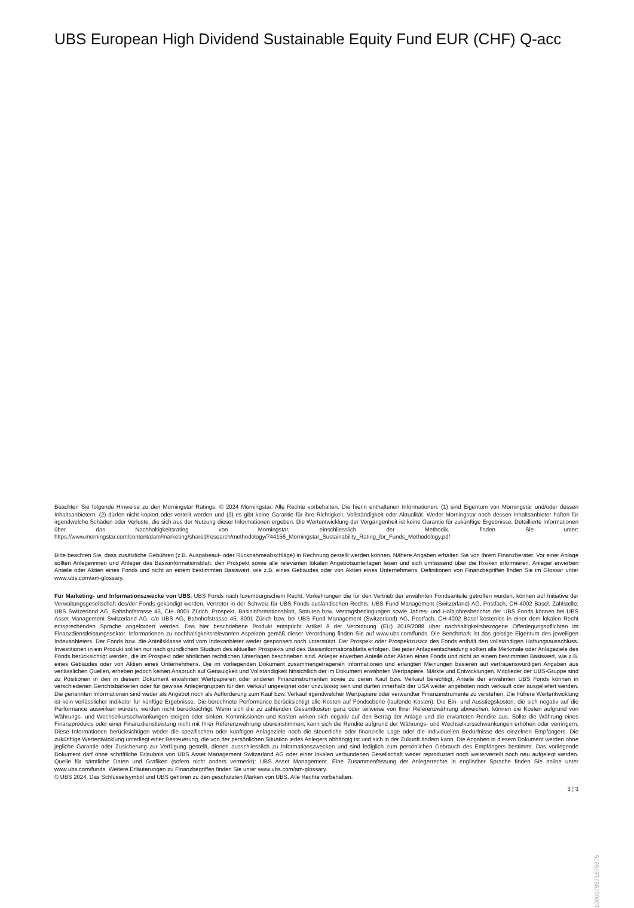UBS European High Dividend Sustainable Equity Fund EUR (CHF) Q-acc
Beachten Sie folgende Hinweise zu den Morningstar Ratings: © 2024 Morningstar. Alle Rechte vorbehalten. Die hierin enthaltenen Informationen: (1) sind Eigentum von Morningstar und/oder dessen Inhaltsanbietern, (2) dürfen nicht kopiert oder verteilt werden und (3) es gibt keine Garantie für ihre Richtigkeit, Vollständigkeit oder Aktualität. Weder Morningstar noch dessen Inhaltsanbieter haften für irgendwelche Schäden oder Verluste, die sich aus der Nutzung dieser Informationen ergeben. Die Wertentwicklung der Vergangenheit ist keine Garantie für zukünftige Ergebnisse. Detaillierte Informationen über das Nachhaltigkeitsrating von Morningstar, einschliesslich der Methodik, finden Sie unter: https://www.morningstar.com/content/dam/marketing/shared/research/methodology/744156_Morningstar_Sustainability_Rating_for_Funds_Methodology.pdf
Bitte beachten Sie, dass zusätzliche Gebühren (z.B. Ausgabeauf- oder Rücknahmeabschläge) in Rechnung gestellt werden können. Nähere Angaben erhalten Sie von Ihrem Finanzberater. Vor einer Anlage sollten Anlegerinnen und Anleger das Basisinformationsblatt, den Prospekt sowie alle relevanten lokalen Angebotsunterlagen lesen und sich umfassend über die Risiken informieren. Anleger erwerben Anteile oder Aktien eines Fonds und nicht an einem bestimmten Basiswert, wie z.B. eines Gebäudes oder von Aktien eines Unternehmens. Definitionen von Finanzbegriffen finden Sie im Glossar unter www.ubs.com/am-glossary.
Für Marketing- und Informationszwecke von UBS. UBS Fonds nach luxemburgischem Recht. Vorkehrungen die für den Vertrieb der erwähnten Fondsanteile getroffen wurden, können auf Initiative der Verwaltungsgesellschaft des/der Fonds gekündigt werden. Vertreter in der Schweiz für UBS Fonds ausländischen Rechts: UBS Fund Management (Switzerland) AG, Postfach, CH-4002 Basel. Zahlstelle: UBS Switzerland AG, Bahnhofstrasse 45, CH- 8001 Zürich. Prospekt, Basisinformationsblatt, Statuten bzw. Vertragsbedingungen sowie Jahres- und Halbjahresberichte der UBS Fonds können bei UBS Asset Management Switzerland AG, c/o UBS AG, Bahnhofstrasse 45, 8001 Zürich bzw. bei UBS Fund Management (Switzerland) AG, Postfach, CH-4002 Basel kostenlos in einer dem lokalen Recht entsprechenden Sprache angefordert werden. Das hier beschriebene Produkt entspricht Artikel 8 der Verordnung (EU) 2019/2088 über nachhaltigkeitsbezogene Offenlegungspflichten im Finanzdienstleistungssektor. Informationen zu nachhaltigkeitsrelevanten Aspekten gemäß dieser Verordnung finden Sie auf www.ubs.com/funds. Die Benchmark ist das geistige Eigentum des jeweiligen Indexanbieters. Der Fonds bzw. die Anteilsklasse wird vom Indexanbieter weder gesponsert noch unterstützt. Der Prospekt oder Prospektzusatz des Fonds enthält den vollständigen Haftungsausschluss. Investitionen in ein Produkt sollten nur nach gründlichem Studium des aktuellen Prospekts und des Basisinformationsblatts erfolgen. Bei jeder Anlageentscheidung sollten alle Merkmale oder Anlageziele des Fonds berücksichtigt werden, die im Prospekt oder ähnlichen rechtlichen Unterlagen beschrieben sind. Anleger erwerben Anteile oder Aktien eines Fonds und nicht an einem bestimmten Basiswert, wie z.B. eines Gebäudes oder von Aktien eines Unternehmens. Die im vorliegenden Dokument zusammengetragenen Informationen und erlangten Meinungen basieren auf vertrauenswürdigen Angaben aus verlässlichen Quellen, erheben jedoch keinen Anspruch auf Genauigkeit und Vollständigkeit hinsichtlich der im Dokument erwähnten Wertpapiere, Märkte und Entwicklungen. Mitglieder der UBS-Gruppe sind zu Positionen in den in diesem Dokument erwähnten Wertpapieren oder anderen Finanzinstrumenten sowie zu deren Kauf bzw. Verkauf berechtigt. Anteile der erwähnten UBS Fonds können in verschiedenen Gerichtsbarkeiten oder für gewisse Anlegergruppen für den Verkauf ungeeignet oder unzulässig sein und dürfen innerhalb der USA weder angeboten noch verkauft oder ausgeliefert werden. Die genannten Informationen sind weder als Angebot noch als Aufforderung zum Kauf bzw. Verkauf irgendwelcher Wertpapiere oder verwandter Finanzinstrumente zu verstehen. Die frühere Wertentwicklung ist kein verlässlicher Indikator für künftige Ergebnisse. Die berechnete Performance berücksichtigt alle Kosten auf Fondsebene (laufende Kosten). Die Ein- und Ausstiegskosten, die sich negativ auf die Performance auswirken würden, werden nicht berücksichtigt. Wenn sich die zu zahlenden Gesamtkosten ganz oder teilweise von Ihrer Referenzwährung abweichen, können die Kosten aufgrund von Währungs- und Wechselkursschwankungen steigen oder sinken. Kommissionen und Kosten wirken sich negativ auf den Betrag der Anlage und die erwarteten Rendite aus. Sollte die Währung eines Finanzprodukts oder einer Finanzdienstleistung nicht mit Ihrer Referenzwährung übereinstimmen, kann sich die Rendite aufgrund der Währungs- und Wechselkursschwankungen erhöhen oder verringern. Diese Informationen berücksichtigen weder die spezifischen oder künftigen Anlageziele noch die steuerliche oder finanzielle Lage oder die individuellen Bedürfnisse des einzelnen Empfängers. Die zukünftige Wertentwicklung unterliegt einer Besteuerung, die von der persönlichen Situation jedes Anlegers abhängig ist und sich in der Zukunft ändern kann. Die Angaben in diesem Dokument werden ohne jegliche Garantie oder Zusicherung zur Verfügung gestellt, dienen ausschliesslich zu Informationszwecken und sind lediglich zum persönlichen Gebrauch des Empfängers bestimmt. Das vorliegende Dokument darf ohne schriftliche Erlaubnis von UBS Asset Management Switzerland AG oder einer lokalen verbundenen Gesellschaft weder reproduziert noch weiterverteilt noch neu aufgelegt werden. Quelle für sämtliche Daten und Grafiken (sofern nicht anders vermerkt): UBS Asset Management. Eine Zusammenfassung der Anlegerrechte in englischer Sprache finden Sie online unter www.ubs.com/funds. Weitere Erläuterungen zu Finanzbegriffen finden Sie unter www.ubs.com/am-glossary.
© UBS 2024. Das Schlüsselsymbol und UBS gehören zu den geschützten Marken von UBS. Alle Rechte vorbehalten.
3 ¦ 3
1000079571675675